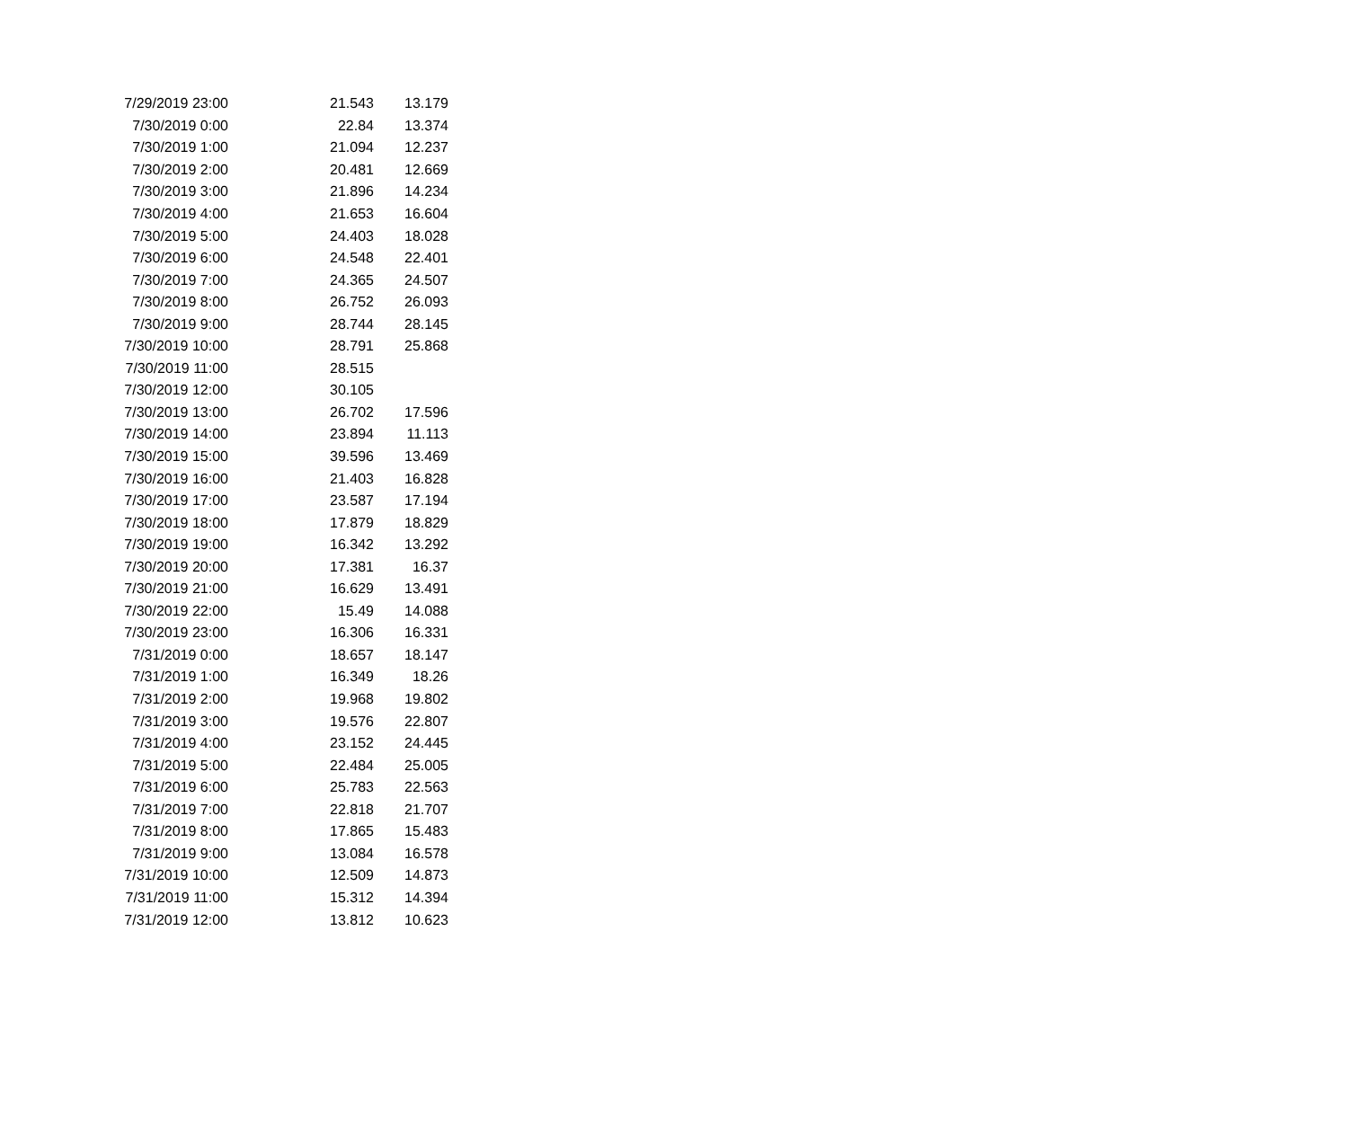| 7/29/2019 23:00 | 21.543 | 13.179 |
| 7/30/2019 0:00 | 22.84 | 13.374 |
| 7/30/2019 1:00 | 21.094 | 12.237 |
| 7/30/2019 2:00 | 20.481 | 12.669 |
| 7/30/2019 3:00 | 21.896 | 14.234 |
| 7/30/2019 4:00 | 21.653 | 16.604 |
| 7/30/2019 5:00 | 24.403 | 18.028 |
| 7/30/2019 6:00 | 24.548 | 22.401 |
| 7/30/2019 7:00 | 24.365 | 24.507 |
| 7/30/2019 8:00 | 26.752 | 26.093 |
| 7/30/2019 9:00 | 28.744 | 28.145 |
| 7/30/2019 10:00 | 28.791 | 25.868 |
| 7/30/2019 11:00 | 28.515 | |
| 7/30/2019 12:00 | 30.105 | |
| 7/30/2019 13:00 | 26.702 | 17.596 |
| 7/30/2019 14:00 | 23.894 | 11.113 |
| 7/30/2019 15:00 | 39.596 | 13.469 |
| 7/30/2019 16:00 | 21.403 | 16.828 |
| 7/30/2019 17:00 | 23.587 | 17.194 |
| 7/30/2019 18:00 | 17.879 | 18.829 |
| 7/30/2019 19:00 | 16.342 | 13.292 |
| 7/30/2019 20:00 | 17.381 | 16.37 |
| 7/30/2019 21:00 | 16.629 | 13.491 |
| 7/30/2019 22:00 | 15.49 | 14.088 |
| 7/30/2019 23:00 | 16.306 | 16.331 |
| 7/31/2019 0:00 | 18.657 | 18.147 |
| 7/31/2019 1:00 | 16.349 | 18.26 |
| 7/31/2019 2:00 | 19.968 | 19.802 |
| 7/31/2019 3:00 | 19.576 | 22.807 |
| 7/31/2019 4:00 | 23.152 | 24.445 |
| 7/31/2019 5:00 | 22.484 | 25.005 |
| 7/31/2019 6:00 | 25.783 | 22.563 |
| 7/31/2019 7:00 | 22.818 | 21.707 |
| 7/31/2019 8:00 | 17.865 | 15.483 |
| 7/31/2019 9:00 | 13.084 | 16.578 |
| 7/31/2019 10:00 | 12.509 | 14.873 |
| 7/31/2019 11:00 | 15.312 | 14.394 |
| 7/31/2019 12:00 | 13.812 | 10.623 |